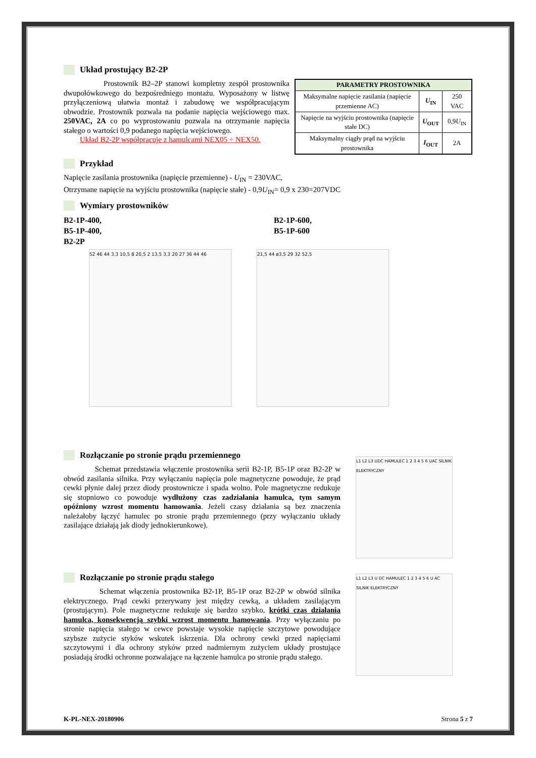Układ prostujący B2-2P
Prostownik B2–2P stanowi kompletny zespół prostownika dwupołówkowego do bezpośredniego montażu. Wyposażony w listwę przyłączeniową ułatwia montaż i zabudowę we współpracującym obwodzie. Prostownik pozwala na podanie napięcia wejściowego max. 250VAC, 2A co po wyprostowaniu pozwala na otrzymanie napięcia stałego o wartości 0,9 podanego napięcia wejściowego.
Układ B2-2P współpracuje z hamulcami NEX05 ÷ NEX50.
| PARAMETRY PROSTOWNIKA | | |
| --- | --- | --- |
| Maksymalne napięcie zasilania (napięcie przemienne AC) | U<sub>IN</sub> | 250 VAC |
| Napięcie na wyjściu prostownika (napięcie stałe DC) | U<sub>OUT</sub> | 0,9 U<sub>IN</sub> |
| Maksymalny ciągły prąd na wyjściu prostownika | I<sub>OUT</sub> | 2A |
Przykład
Napięcie zasilania prostownika (napięcie przemienne) - U<sub>IN</sub> = 230VAC,
Otrzymane napięcie na wyjściu prostownika (napięcie stałe) - 0,9U<sub>IN</sub>= 0,9 x 230=207VDC
Wymiary prostowników
B2-1P-400,
B5-1P-400,
B2-2P
B2-1P-600,
B5-1P-600
52 46 44 3,3 10,5 8 20,5 2 13,5 3,3 20 27 36 44 46 21,5 44 ø3,5 29 32 52,5
Rozłączanie po stronie prądu przemiennego
Schemat przedstawia włączenie prostownika serii B2-1P, B5-1P oraz B2-2P w obwód zasilania silnika. Przy wyłączaniu napięcia pole magnetyczne powoduje, że prąd cewki płynie dalej przez diody prostownicze i spada wolno. Pole magnetyczne redukuje się stopniowo co powoduje wydłużony czas zadziałania hamulca, tym samym opóźniony wzrost momentu hamowania. Jeżeli czasy działania są bez znaczenia należałoby łączyć hamulec po stronie prądu przemiennego (przy wyłączaniu układy zasilające działają jak diody jednokierunkowe).
L1 L2 L3 UDC HAMULEC 1 2 3 4 5 6 UAC SILNIK ELEKTRYCZNY
Rozłączanie po stronie prądu stałego
Schemat włączenia prostownika B2-1P, B5-1P oraz B2-2P w obwód silnika elektrycznego. Prąd cewki przerywany jest między cewką, a układem zasilającym (prostującym). Pole magnetyczne redukuje się bardzo szybko, krótki czas działania hamulca, konsekwencją szybki wzrost momentu hamowania. Przy wyłączaniu po stronie napięcia stałego w cewce powstaje wysokie napięcie szczytowe powodujące szybsze zużycie styków wskutek iskrzenia. Dla ochrony cewki przed napięciami szczytowymi i dla ochrony styków przed nadmiernym zużyciem układy prostujące posiadają środki ochronne pozwalające na łączenie hamulca po stronie prądu stałego.
L1 L2 L3 U DC HAMULEC 1 2 3 4 5 6 U AC SILNIK ELEKTRYCZNY
K-PL-NEX-20180906 Strona 5 z 7